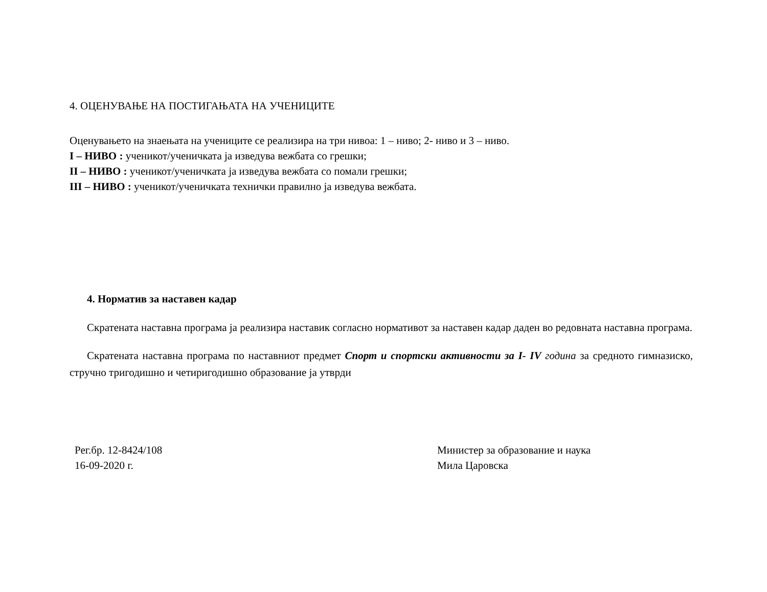4. ОЦЕНУВАЊЕ НА ПОСТИГАЊАТА НА УЧЕНИЦИТЕ
Оценувањето на знаењата на учениците се реализира на три нивоа: 1 – ниво; 2- ниво и 3 – ниво.
I – НИВО : ученикот/ученичката ја изведува вежбата со грешки;
II – НИВО : ученикот/ученичката ја изведува вежбата со помали грешки;
III – НИВО : ученикот/ученичката технички правилно ја изведува вежбата.
4. Норматив за наставен кадар
Скратената наставна програма ја реализира наставик согласно нормативот за наставен кадар даден во редовната наставна програма.
Скратената наставна програма по наставниот предмет Спорт и спортски активности за I- IV година за средното гимназиско, стручно тригодишно и четиригодишно образование ја утврди
Рег.бр. 12-8424/108
16-09-2020 г.
Министер за образование и наука
Мила Царовска